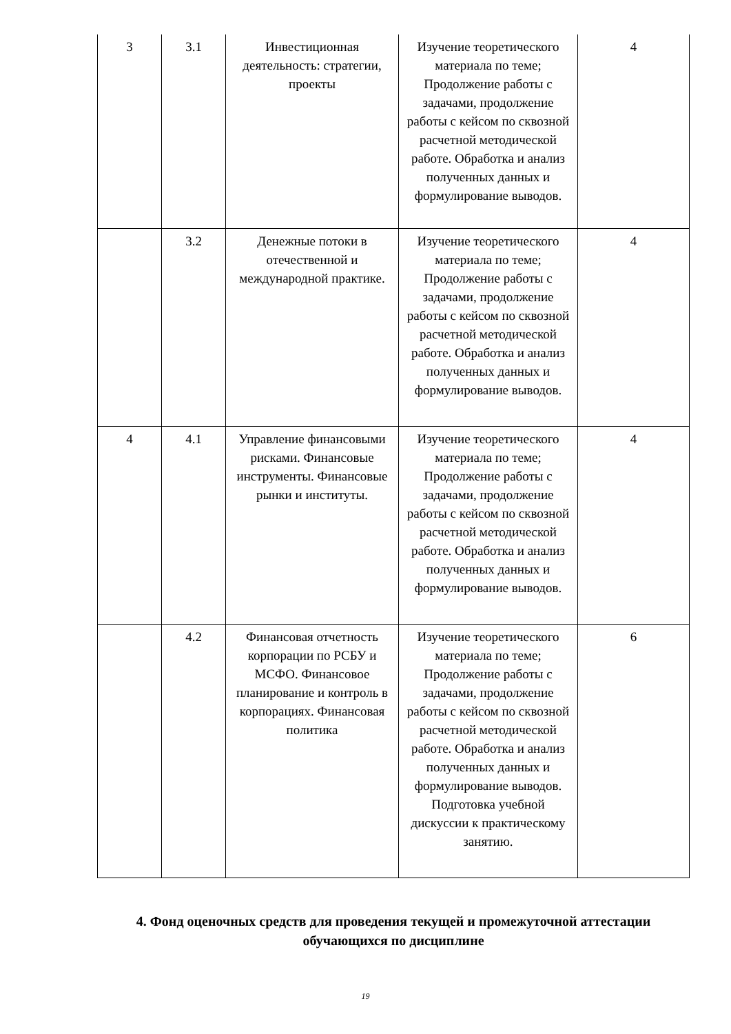| 3 | 3.1 | Инвестиционная деятельность: стратегии, проекты | Изучение теоретического материала по теме; Продолжение работы с задачами, продолжение работы с кейсом по сквозной расчетной методической работе. Обработка и анализ полученных данных и формулирование выводов. | 4 |
| | 3.2 | Денежные потоки в отечественной и международной практике. | Изучение теоретического материала по теме; Продолжение работы с задачами, продолжение работы с кейсом по сквозной расчетной методической работе. Обработка и анализ полученных данных и формулирование выводов. | 4 |
| 4 | 4.1 | Управление финансовыми рисками. Финансовые инструменты. Финансовые рынки и институты. | Изучение теоретического материала по теме; Продолжение работы с задачами, продолжение работы с кейсом по сквозной расчетной методической работе. Обработка и анализ полученных данных и формулирование выводов. | 4 |
| | 4.2 | Финансовая отчетность корпорации по РСБУ и МСФО. Финансовое планирование и контроль в корпорациях. Финансовая политика | Изучение теоретического материала по теме; Продолжение работы с задачами, продолжение работы с кейсом по сквозной расчетной методической работе. Обработка и анализ полученных данных и формулирование выводов. Подготовка учебной дискуссии к практическому занятию. | 6 |
4. Фонд оценочных средств для проведения текущей и промежуточной аттестации обучающихся по дисциплине
19